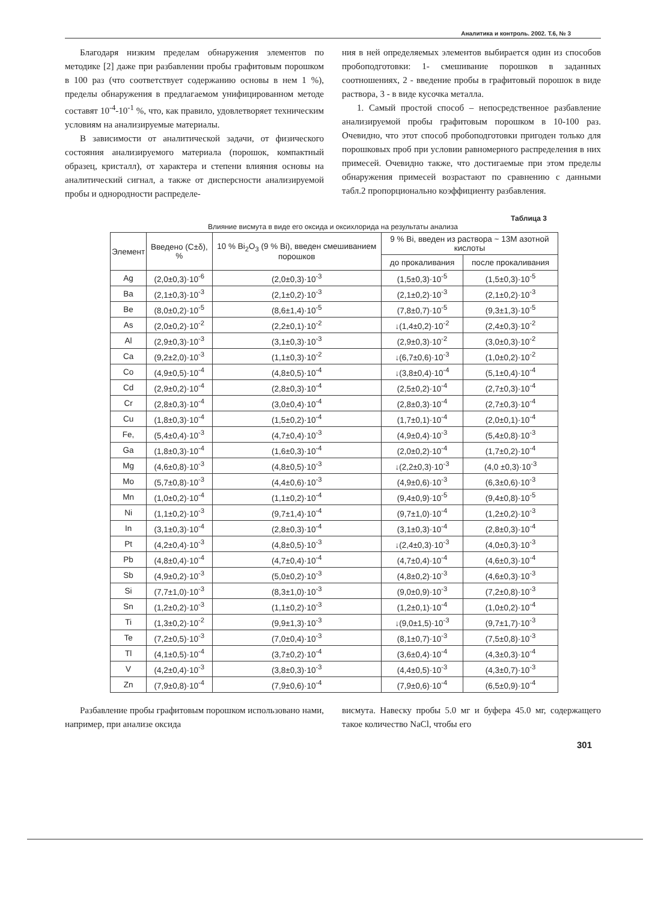Аналитика и контроль. 2002. Т.6, № 3
Благодаря низким пределам обнаружения элементов по методике [2] даже при разбавлении пробы графитовым порошком в 100 раз (что соответствует содержанию основы в нем 1 %), пределы обнаружения в предлагаемом унифицированном методе составят 10<sup>-4</sup>-10<sup>-1</sup> %, что, как правило, удовлетворяет техническим условиям на анализируемые материалы.
В зависимости от аналитической задачи, от физического состояния анализируемого материала (порошок, компактный образец, кристалл), от характера и степени влияния основы на аналитический сигнал, а также от дисперсности анализируемой пробы и однородности распределе-
ния в ней определяемых элементов выбирается один из способов пробоподготовки: 1- смешивание порошков в заданных соотношениях, 2 - введение пробы в графитовый порошок в виде раствора, 3 - в виде кусочка металла.
1. Самый простой способ – непосредственное разбавление анализируемой пробы графитовым порошком в 10-100 раз. Очевидно, что этот способ пробоподготовки пригоден только для порошковых проб при условии равномерного распределения в них примесей. Очевидно также, что достигаемые при этом пределы обнаружения примесей возрастают по сравнению с данными табл.2 пропорционально коэффициенту разбавления.
Таблица 3
Влияние висмута в виде его оксида и оксихлорида на результаты анализа
| Элемент | Введено (C±δ), % | 10 % Bi<sub>2</sub>O<sub>3</sub> (9 % Bi), введен смешиванием порошков | 9 % Bi, введен из раствора ~ 13M азотной кислоты | |
| --- | --- | --- | --- | --- |
| | | | до прокаливания | после прокаливания |
| Ag | (2,0±0,3)·10<sup>-6</sup> | (2,0±0,3)·10<sup>-3</sup> | (1,5±0,3)·10<sup>-5</sup> | (1,5±0,3)·10<sup>-5</sup> |
| Ba | (2,1±0,3)·10<sup>-3</sup> | (2,1±0,2)·10<sup>-3</sup> | (2,1±0,2)·10<sup>-3</sup> | (2,1±0,2)·10<sup>-3</sup> |
| Be | (8,0±0,2)·10<sup>-5</sup> | (8,6±1,4)·10<sup>-5</sup> | (7,8±0,7)·10<sup>-5</sup> | (9,3±1,3)·10<sup>-5</sup> |
| As | (2,0±0,2)·10<sup>-2</sup> | (2,2±0,1)·10<sup>-2</sup> | ↓(1,4±0,2)·10<sup>-2</sup> | (2,4±0,3)·10<sup>-2</sup> |
| Al | (2,9±0,3)·10<sup>-3</sup> | (3,1±0,3)·10<sup>-3</sup> | (2,9±0,3)·10<sup>-2</sup> | (3,0±0,3)·10<sup>-2</sup> |
| Ca | (9,2±2,0)·10<sup>-3</sup> | (1,1±0,3)·10<sup>-2</sup> | ↓(6,7±0,6)·10<sup>-3</sup> | (1,0±0,2)·10<sup>-2</sup> |
| Co | (4,9±0,5)·10<sup>-4</sup> | (4,8±0,5)·10<sup>-4</sup> | ↓(3,8±0,4)·10<sup>-4</sup> | (5,1±0,4)·10<sup>-4</sup> |
| Cd | (2,9±0,2)·10<sup>-4</sup> | (2,8±0,3)·10<sup>-4</sup> | (2,5±0,2)·10<sup>-4</sup> | (2,7±0,3)·10<sup>-4</sup> |
| Cr | (2,8±0,3)·10<sup>-4</sup> | (3,0±0,4)·10<sup>-4</sup> | (2,8±0,3)·10<sup>-4</sup> | (2,7±0,3)·10<sup>-4</sup> |
| Cu | (1,8±0,3)·10<sup>-4</sup> | (1,5±0,2)·10<sup>-4</sup> | (1,7±0,1)·10<sup>-4</sup> | (2,0±0,1)·10<sup>-4</sup> |
| Fe, | (5,4±0,4)·10<sup>-3</sup> | (4,7±0,4)·10<sup>-3</sup> | (4,9±0,4)·10<sup>-3</sup> | (5,4±0,8)·10<sup>-3</sup> |
| Ga | (1,8±0,3)·10<sup>-4</sup> | (1,6±0,3)·10<sup>-4</sup> | (2,0±0,2)·10<sup>-4</sup> | (1,7±0,2)·10<sup>-4</sup> |
| Mg | (4,6±0,8)·10<sup>-3</sup> | (4,8±0,5)·10<sup>-3</sup> | ↓(2,2±0,3)·10<sup>-3</sup> | (4,0 ±0,3)·10<sup>-3</sup> |
| Mo | (5,7±0,8)·10<sup>-3</sup> | (4,4±0,6)·10<sup>-3</sup> | (4,9±0,6)·10<sup>-3</sup> | (6,3±0,6)·10<sup>-3</sup> |
| Mn | (1,0±0,2)·10<sup>-4</sup> | (1,1±0,2)·10<sup>-4</sup> | (9,4±0,9)·10<sup>-5</sup> | (9,4±0,8)·10<sup>-5</sup> |
| Ni | (1,1±0,2)·10<sup>-3</sup> | (9,7±1,4)·10<sup>-4</sup> | (9,7±1,0)·10<sup>-4</sup> | (1,2±0,2)·10<sup>-3</sup> |
| In | (3,1±0,3)·10<sup>-4</sup> | (2,8±0,3)·10<sup>-4</sup> | (3,1±0,3)·10<sup>-4</sup> | (2,8±0,3)·10<sup>-4</sup> |
| Pt | (4,2±0,4)·10<sup>-3</sup> | (4,8±0,5)·10<sup>-3</sup> | ↓(2,4±0,3)·10<sup>-3</sup> | (4,0±0,3)·10<sup>-3</sup> |
| Pb | (4,8±0,4)·10<sup>-4</sup> | (4,7±0,4)·10<sup>-4</sup> | (4,7±0,4)·10<sup>-4</sup> | (4,6±0,3)·10<sup>-4</sup> |
| Sb | (4,9±0,2)·10<sup>-3</sup> | (5,0±0,2)·10<sup>-3</sup> | (4,8±0,2)·10<sup>-3</sup> | (4,6±0,3)·10<sup>-3</sup> |
| Si | (7,7±1,0)·10<sup>-3</sup> | (8,3±1,0)·10<sup>-3</sup> | (9,0±0,9)·10<sup>-3</sup> | (7,2±0,8)·10<sup>-3</sup> |
| Sn | (1,2±0,2)·10<sup>-3</sup> | (1,1±0,2)·10<sup>-3</sup> | (1,2±0,1)·10<sup>-4</sup> | (1,0±0,2)·10<sup>-4</sup> |
| Ti | (1,3±0,2)·10<sup>-2</sup> | (9,9±1,3)·10<sup>-3</sup> | ↓(9,0±1,5)·10<sup>-3</sup> | (9,7±1,7)·10<sup>-3</sup> |
| Te | (7,2±0,5)·10<sup>-3</sup> | (7,0±0,4)·10<sup>-3</sup> | (8,1±0,7)·10<sup>-3</sup> | (7,5±0,8)·10<sup>-3</sup> |
| Tl | (4,1±0,5)·10<sup>-4</sup> | (3,7±0,2)·10<sup>-4</sup> | (3,6±0,4)·10<sup>-4</sup> | (4,3±0,3)·10<sup>-4</sup> |
| V | (4,2±0,4)·10<sup>-3</sup> | (3,8±0,3)·10<sup>-3</sup> | (4,4±0,5)·10<sup>-3</sup> | (4,3±0,7)·10<sup>-3</sup> |
| Zn | (7,9±0,8)·10<sup>-4</sup> | (7,9±0,6)·10<sup>-4</sup> | (7,9±0,6)·10<sup>-4</sup> | (6,5±0,9)·10<sup>-4</sup> |
Разбавление пробы графитовым порошком использовано нами, например, при анализе оксида
висмута. Навеску пробы 5.0 мг и буфера 45.0 мг, содержащего такое количество NaCl, чтобы его
301